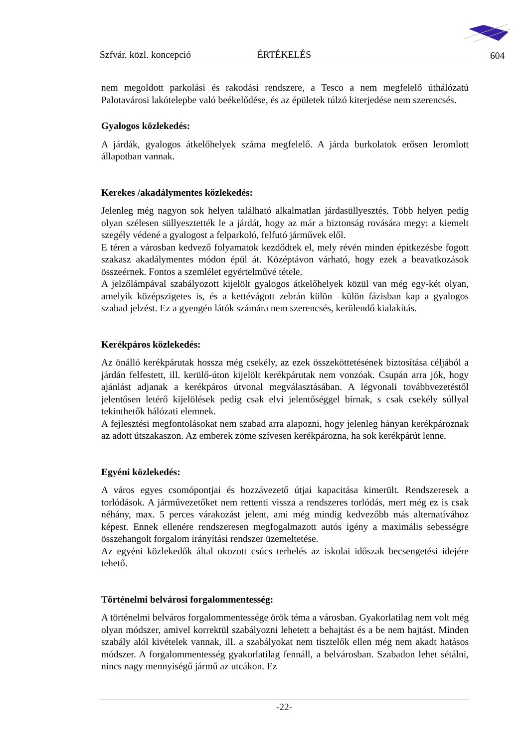Szfvár. közl. koncepció ÉRTÉKELÉS 604
nem megoldott parkolási és rakodási rendszere, a Tesco a nem megfelelő úthálózatú Palotavárosi lakótelepbe való beékelődése, és az épületek túlzó kiterjedése nem szerencsés.
Gyalogos közlekedés:
A járdák, gyalogos átkelőhelyek száma megfelelő. A járda burkolatok erősen leromlott állapotban vannak.
Kerekes /akadálymentes közlekedés:
Jelenleg még nagyon sok helyen található alkalmatlan járdasüllyesztés. Több helyen pedig olyan szélesen süllyesztették le a járdát, hogy az már a biztonság rovására megy: a kiemelt szegély védené a gyalogost a felparkoló, felfutó járművek elől.
E téren a városban kedvező folyamatok kezdődtek el, mely révén minden építkezésbe fogott szakasz akadálymentes módon épül át. Középtávon várható, hogy ezek a beavatkozások összeérnek. Fontos a szemlélet egyértelművé tétele.
A jelzőlámpával szabályozott kijelölt gyalogos átkelőhelyek közül van még egy-két olyan, amelyik középszigetes is, és a kettévágott zebrán külön –külön fázisban kap a gyalogos szabad jelzést. Ez a gyengén látók számára nem szerencsés, kerülendő kialakítás.
Kerékpáros közlekedés:
Az önálló kerékpárutak hossza még csekély, az ezek összeköttetésének biztosítása céljából a járdán felfestett, ill. kerülő-úton kijelölt kerékpárutak nem vonzóak. Csupán arra jók, hogy ajánlást adjanak a kerékpáros útvonal megválasztásában. A légvonali továbbvezetéstől jelentősen letérő kijelölések pedig csak elvi jelentőséggel bírnak, s csak csekély súllyal tekinthetők hálózati elemnek.
A fejlesztési megfontolásokat nem szabad arra alapozni, hogy jelenleg hányan kerékpároznak az adott útszakaszon. Az emberek zöme szívesen kerékpározna, ha sok kerékpárút lenne.
Egyéni közlekedés:
A város egyes csomópontjai és hozzávezető útjai kapacitása kimerült. Rendszeresek a torlódások. A járművezetőket nem rettenti vissza a rendszeres torlódás, mert még ez is csak néhány, max. 5 perces várakozást jelent, ami még mindig kedvezőbb más alternatívához képest. Ennek ellenére rendszeresen megfogalmazott autós igény a maximális sebességre összehangolt forgalom irányítási rendszer üzemeltetése.
Az egyéni közlekedők által okozott csúcs terhelés az iskolai időszak becsengetési idejére tehető.
Történelmi belvárosi forgalommentesség:
A történelmi belváros forgalommentessége örök téma a városban. Gyakorlatilag nem volt még olyan módszer, amivel korrektül szabályozni lehetett a behajtást és a be nem hajtást. Minden szabály alól kivételek vannak, ill. a szabályokat nem tisztelők ellen még nem akadt hatásos módszer. A forgalommentesség gyakorlatilag fennáll, a belvárosban. Szabadon lehet sétálni, nincs nagy mennyiségű jármű az utcákon. Ez
-22-